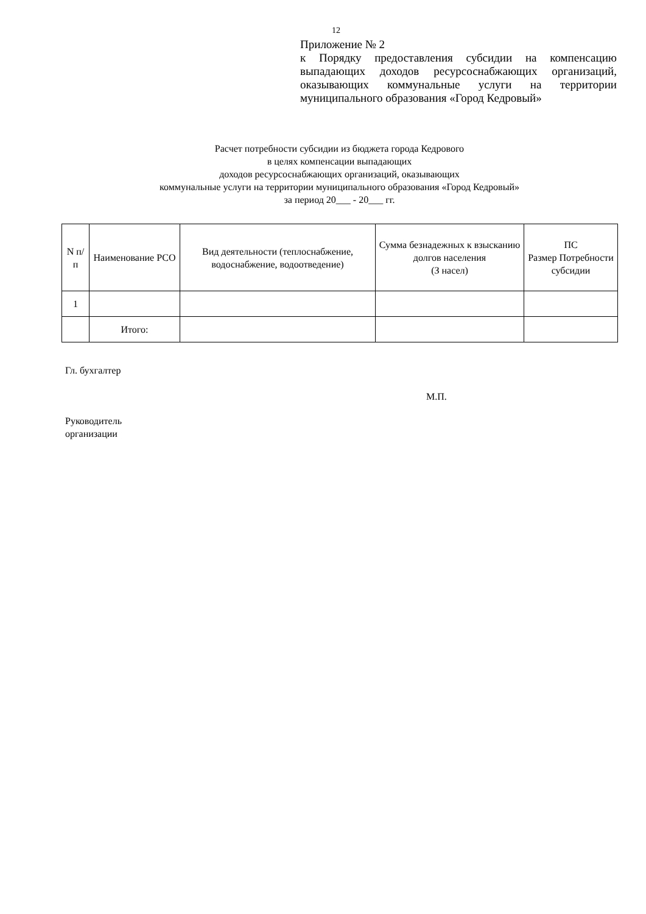12
Приложение № 2
к Порядку предоставления субсидии на компенсацию выпадающих доходов ресурсоснабжающих организаций, оказывающих коммунальные услуги на территории муниципального образования «Город Кедровый»
Расчет потребности субсидии из бюджета города Кедрового
в целях компенсации выпадающих
доходов ресурсоснабжающих организаций, оказывающих
коммунальные услуги на территории муниципального образования «Город Кедровый»
за период 20___ - 20___ гг.
| N п/п | Наименование РСО | Вид деятельности (теплоснабжение, водоснабжение, водоотведение) | Сумма безнадежных к взысканию долгов населения (З насел) | ПС Размер Потребности субсидии |
| --- | --- | --- | --- | --- |
| 1 | | | | |
| | Итого: | | | |
Гл. бухгалтер
М.П.
Руководитель
организации